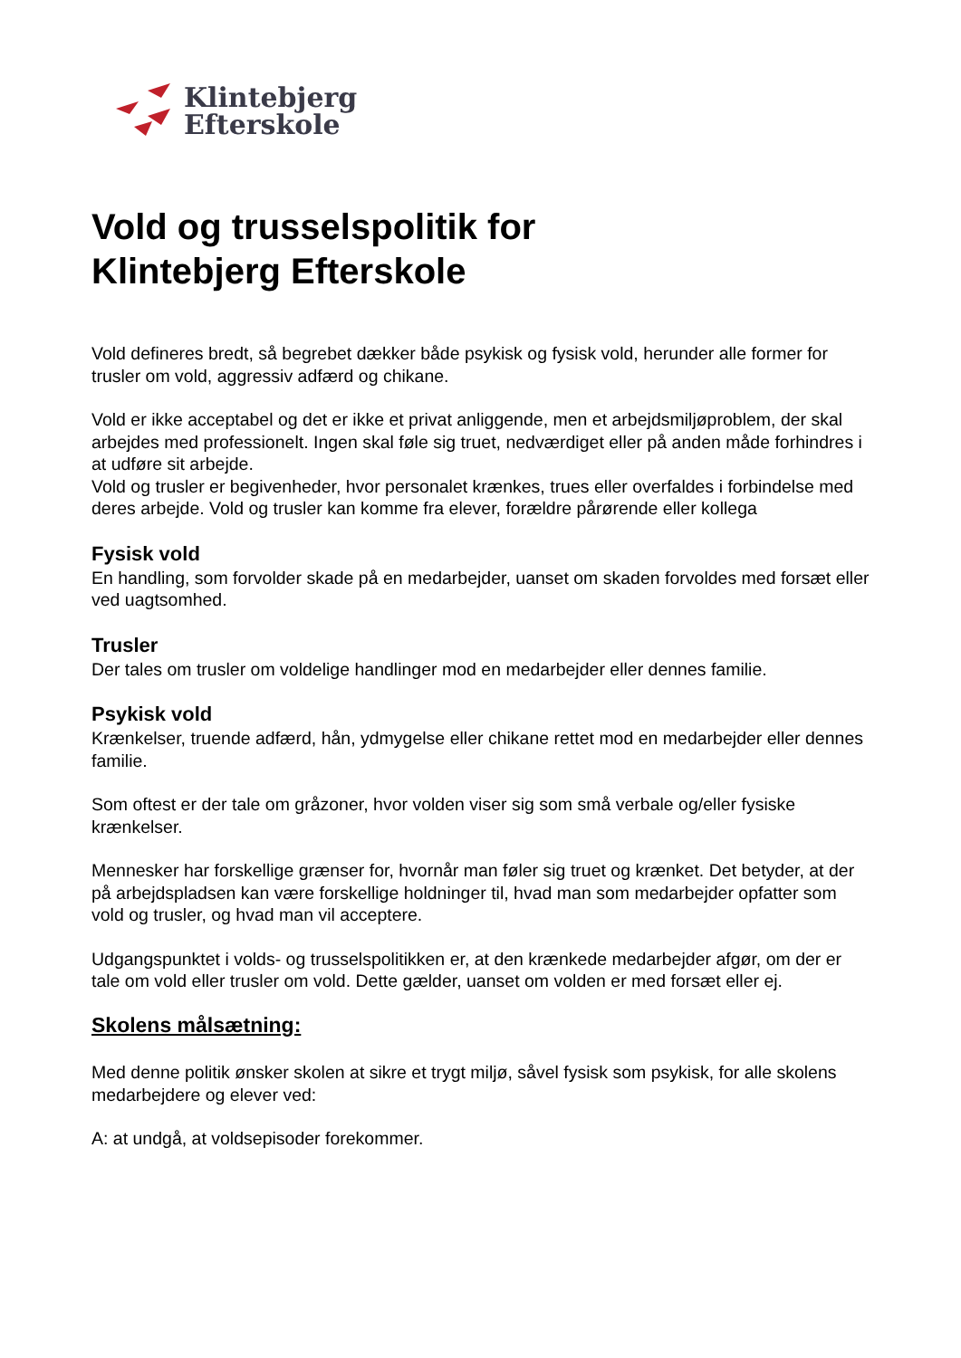Klintebjerg
Efterskole
Vold og trusselspolitik for
Klintebjerg Efterskole
Vold defineres bredt, så begrebet dækker både psykisk og fysisk vold, herunder alle former for trusler om vold, aggressiv adfærd og chikane.
Vold er ikke acceptabel og det er ikke et privat anliggende, men et arbejdsmiljøproblem, der skal arbejdes med professionelt. Ingen skal føle sig truet, nedværdiget eller på anden måde forhindres i at udføre sit arbejde.
Vold og trusler er begivenheder, hvor personalet krænkes, trues eller overfaldes i forbindelse med deres arbejde. Vold og trusler kan komme fra elever, forældre pårørende eller kollega
Fysisk vold
En handling, som forvolder skade på en medarbejder, uanset om skaden forvoldes med forsæt eller ved uagtsomhed.
Trusler
Der tales om trusler om voldelige handlinger mod en medarbejder eller dennes familie.
Psykisk vold
Krænkelser, truende adfærd, hån, ydmygelse eller chikane rettet mod en medarbejder eller dennes familie.
Som oftest er der tale om gråzoner, hvor volden viser sig som små verbale og/eller fysiske krænkelser.
Mennesker har forskellige grænser for, hvornår man føler sig truet og krænket. Det betyder, at der på arbejdspladsen kan være forskellige holdninger til, hvad man som medarbejder opfatter som vold og trusler, og hvad man vil acceptere.
Udgangspunktet i volds- og trusselspolitikken er, at den krænkede medarbejder afgør, om der er tale om vold eller trusler om vold. Dette gælder, uanset om volden er med forsæt eller ej.
Skolens målsætning:
Med denne politik ønsker skolen at sikre et trygt miljø, såvel fysisk som psykisk, for alle skolens medarbejdere og elever ved:
A: at undgå, at voldsepisoder forekommer.